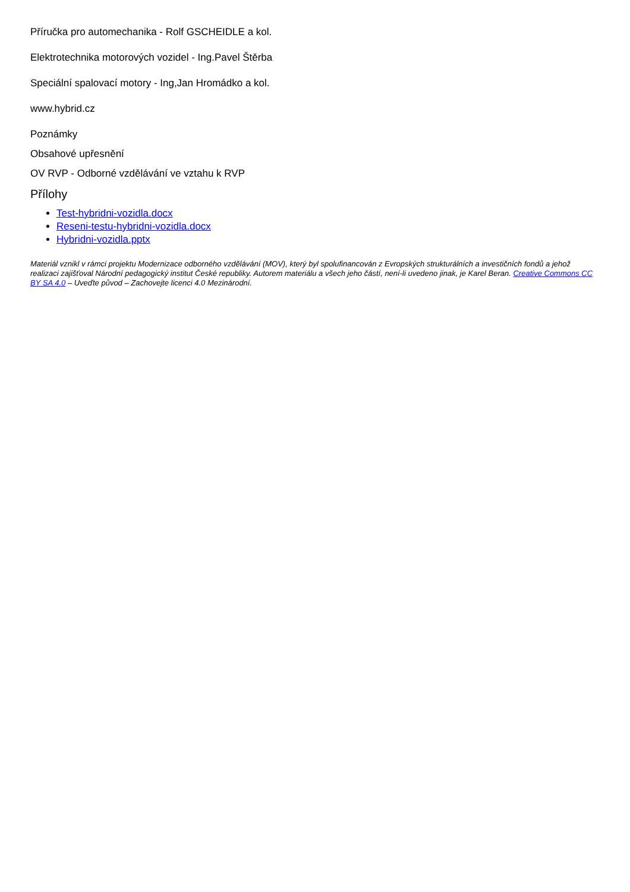Příručka pro automechanika - Rolf GSCHEIDLE a kol.
Elektrotechnika motorových vozidel - Ing.Pavel Štěrba
Speciální spalovací motory - Ing,Jan Hromádko a kol.
www.hybrid.cz
Poznámky
Obsahové upřesnění
OV RVP - Odborné vzdělávání ve vztahu k RVP
Přílohy
Test-hybridni-vozidla.docx
Reseni-testu-hybridni-vozidla.docx
Hybridni-vozidla.pptx
Materiál vznikl v rámci projektu Modernizace odborného vzdělávání (MOV), který byl spolufinancován z Evropských strukturálních a investičních fondů a jehož realizaci zajišťoval Národní pedagogický institut České republiky. Autorem materiálu a všech jeho částí, není-li uvedeno jinak, je Karel Beran. Creative Commons CC BY SA 4.0 – Uveďte původ – Zachovejte licenci 4.0 Mezinárodní.